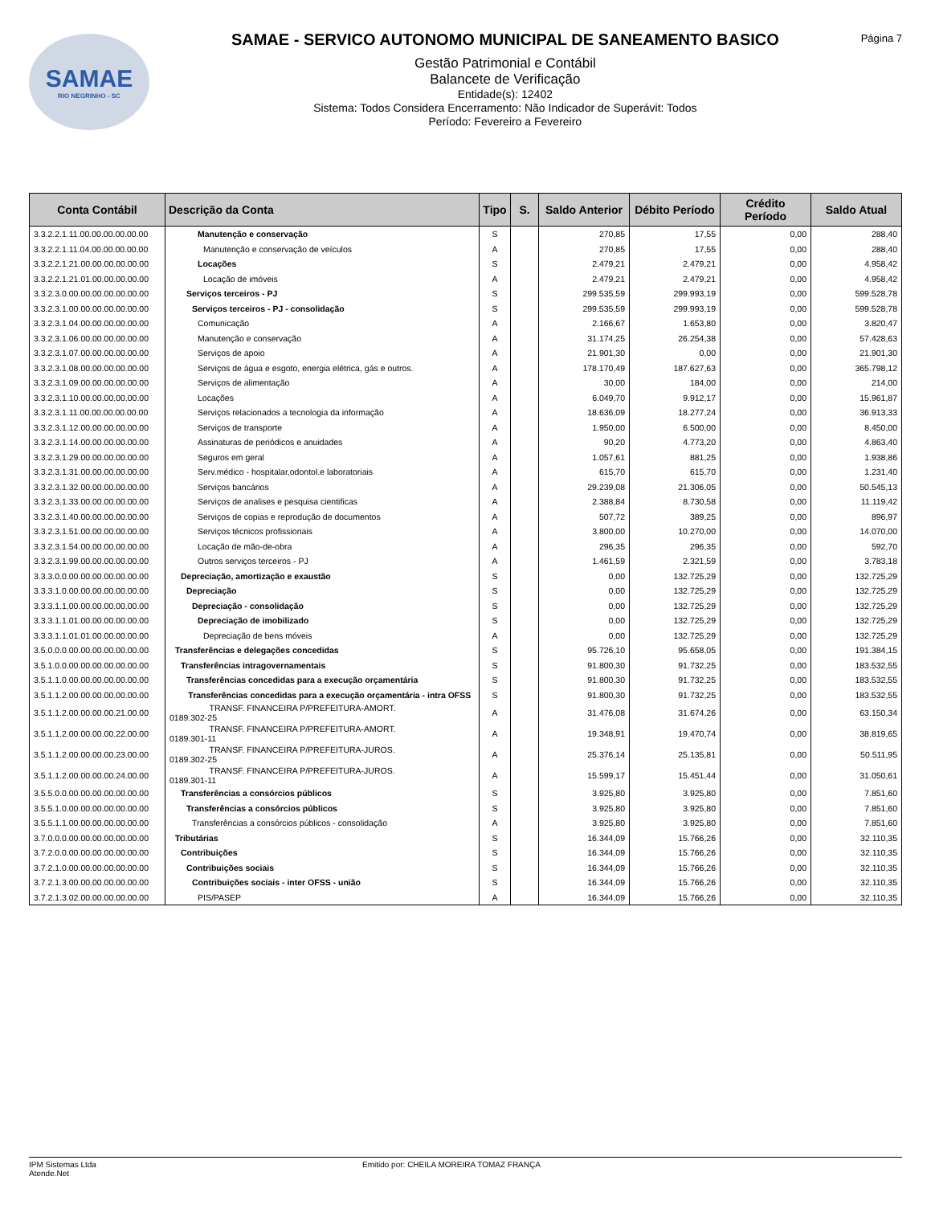SAMAE
RIO NEGRINHO - SC
SAMAE - SERVICO AUTONOMO MUNICIPAL DE SANEAMENTO BASICO
Gestão Patrimonial e Contábil
Balancete de Verificação
Entidade(s): 12402
Sistema: Todos Considera Encerramento: Não Indicador de Superávit: Todos
Período: Fevereiro a Fevereiro
Página 7
| Conta Contábil | Descrição da Conta | Tipo | S. | Saldo Anterior | Débito Período | Crédito Período | Saldo Atual |
| --- | --- | --- | --- | --- | --- | --- | --- |
| 3.3.2.2.1.11.00.00.00.00.00.00 | Manutenção e conservação | S | | 270,85 | 17,55 | 0,00 | 288,40 |
| 3.3.2.2.1.11.04.00.00.00.00.00 | Manutenção e conservação de veículos | A | | 270,85 | 17,55 | 0,00 | 288,40 |
| 3.3.2.2.1.21.00.00.00.00.00.00 | Locações | S | | 2.479,21 | 2.479,21 | 0,00 | 4.958,42 |
| 3.3.2.2.1.21.01.00.00.00.00.00 | Locação de imóveis | A | | 2.479,21 | 2.479,21 | 0,00 | 4.958,42 |
| 3.3.2.3.0.00.00.00.00.00.00.00 | Serviços terceiros - PJ | S | | 299.535,59 | 299.993,19 | 0,00 | 599.528,78 |
| 3.3.2.3.1.00.00.00.00.00.00.00 | Serviços terceiros - PJ - consolidação | S | | 299.535,59 | 299.993,19 | 0,00 | 599.528,78 |
| 3.3.2.3.1.04.00.00.00.00.00.00 | Comunicação | A | | 2.166,67 | 1.653,80 | 0,00 | 3.820,47 |
| 3.3.2.3.1.06.00.00.00.00.00.00 | Manutenção e conservação | A | | 31.174,25 | 26.254,38 | 0,00 | 57.428,63 |
| 3.3.2.3.1.07.00.00.00.00.00.00 | Serviços de apoio | A | | 21.901,30 | 0,00 | 0,00 | 21.901,30 |
| 3.3.2.3.1.08.00.00.00.00.00.00 | Serviços de água e esgoto, energia elétrica, gás e outros. | A | | 178.170,49 | 187.627,63 | 0,00 | 365.798,12 |
| 3.3.2.3.1.09.00.00.00.00.00.00 | Serviços de alimentação | A | | 30,00 | 184,00 | 0,00 | 214,00 |
| 3.3.2.3.1.10.00.00.00.00.00.00 | Locações | A | | 6.049,70 | 9.912,17 | 0,00 | 15.961,87 |
| 3.3.2.3.1.11.00.00.00.00.00.00 | Serviços relacionados a tecnologia da informação | A | | 18.636,09 | 18.277,24 | 0,00 | 36.913,33 |
| 3.3.2.3.1.12.00.00.00.00.00.00 | Serviços de transporte | A | | 1.950,00 | 6.500,00 | 0,00 | 8.450,00 |
| 3.3.2.3.1.14.00.00.00.00.00.00 | Assinaturas de periódicos e anuidades | A | | 90,20 | 4.773,20 | 0,00 | 4.863,40 |
| 3.3.2.3.1.29.00.00.00.00.00.00 | Seguros em geral | A | | 1.057,61 | 881,25 | 0,00 | 1.938,86 |
| 3.3.2.3.1.31.00.00.00.00.00.00 | Serv.médico - hospitalar,odontol.e laboratoriais | A | | 615,70 | 615,70 | 0,00 | 1.231,40 |
| 3.3.2.3.1.32.00.00.00.00.00.00 | Serviços bancários | A | | 29.239,08 | 21.306,05 | 0,00 | 50.545,13 |
| 3.3.2.3.1.33.00.00.00.00.00.00 | Serviços de analises e pesquisa cientificas | A | | 2.388,84 | 8.730,58 | 0,00 | 11.119,42 |
| 3.3.2.3.1.40.00.00.00.00.00.00 | Serviços de copias e reprodução de documentos | A | | 507,72 | 389,25 | 0,00 | 896,97 |
| 3.3.2.3.1.51.00.00.00.00.00.00 | Serviços técnicos profissionais | A | | 3.800,00 | 10.270,00 | 0,00 | 14.070,00 |
| 3.3.2.3.1.54.00.00.00.00.00.00 | Locação de mão-de-obra | A | | 296,35 | 296,35 | 0,00 | 592,70 |
| 3.3.2.3.1.99.00.00.00.00.00.00 | Outros serviços terceiros - PJ | A | | 1.461,59 | 2.321,59 | 0,00 | 3.783,18 |
| 3.3.3.0.0.00.00.00.00.00.00.00 | Depreciação, amortização e exaustão | S | | 0,00 | 132.725,29 | 0,00 | 132.725,29 |
| 3.3.3.1.0.00.00.00.00.00.00.00 | Depreciação | S | | 0,00 | 132.725,29 | 0,00 | 132.725,29 |
| 3.3.3.1.1.00.00.00.00.00.00.00 | Depreciação - consolidação | S | | 0,00 | 132.725,29 | 0,00 | 132.725,29 |
| 3.3.3.1.1.01.00.00.00.00.00.00 | Depreciação de imobilizado | S | | 0,00 | 132.725,29 | 0,00 | 132.725,29 |
| 3.3.3.1.1.01.01.00.00.00.00.00 | Depreciação de bens móveis | A | | 0,00 | 132.725,29 | 0,00 | 132.725,29 |
| 3.5.0.0.0.00.00.00.00.00.00.00 | Transferências e delegações concedidas | S | | 95.726,10 | 95.658,05 | 0,00 | 191.384,15 |
| 3.5.1.0.0.00.00.00.00.00.00.00 | Transferências intragovernamentais | S | | 91.800,30 | 91.732,25 | 0,00 | 183.532,55 |
| 3.5.1.1.0.00.00.00.00.00.00.00 | Transferências concedidas para a execução orçamentária | S | | 91.800,30 | 91.732,25 | 0,00 | 183.532,55 |
| 3.5.1.1.2.00.00.00.00.00.00.00 | Transferências concedidas para a execução orçamentária - intra OFSS | S | | 91.800,30 | 91.732,25 | 0,00 | 183.532,55 |
| 3.5.1.1.2.00.00.00.00.21.00.00 | TRANSF. FINANCEIRA P/PREFEITURA-AMORT. 0189.302-25 | A | | 31.476,08 | 31.674,26 | 0,00 | 63.150,34 |
| 3.5.1.1.2.00.00.00.00.22.00.00 | TRANSF. FINANCEIRA P/PREFEITURA-AMORT. 0189.301-11 | A | | 19.348,91 | 19.470,74 | 0,00 | 38.819,65 |
| 3.5.1.1.2.00.00.00.00.23.00.00 | TRANSF. FINANCEIRA P/PREFEITURA-JUROS. 0189.302-25 | A | | 25.376,14 | 25.135,81 | 0,00 | 50.511,95 |
| 3.5.1.1.2.00.00.00.00.24.00.00 | TRANSF. FINANCEIRA P/PREFEITURA-JUROS. 0189.301-11 | A | | 15.599,17 | 15.451,44 | 0,00 | 31.050,61 |
| 3.5.5.0.0.00.00.00.00.00.00.00 | Transferências a consórcios públicos | S | | 3.925,80 | 3.925,80 | 0,00 | 7.851,60 |
| 3.5.5.1.0.00.00.00.00.00.00.00 | Transferências a consórcios públicos | S | | 3.925,80 | 3.925,80 | 0,00 | 7.851,60 |
| 3.5.5.1.1.00.00.00.00.00.00.00 | Transferências a consórcios públicos - consolidação | A | | 3.925,80 | 3.925,80 | 0,00 | 7.851,60 |
| 3.7.0.0.0.00.00.00.00.00.00.00 | Tributárias | S | | 16.344,09 | 15.766,26 | 0,00 | 32.110,35 |
| 3.7.2.0.0.00.00.00.00.00.00.00 | Contribuições | S | | 16.344,09 | 15.766,26 | 0,00 | 32.110,35 |
| 3.7.2.1.0.00.00.00.00.00.00.00 | Contribuições sociais | S | | 16.344,09 | 15.766,26 | 0,00 | 32.110,35 |
| 3.7.2.1.3.00.00.00.00.00.00.00 | Contribuições sociais - inter OFSS - união | S | | 16.344,09 | 15.766,26 | 0,00 | 32.110,35 |
| 3.7.2.1.3.02.00.00.00.00.00.00 | PIS/PASEP | A | | 16.344,09 | 15.766,26 | 0,00 | 32.110,35 |
IPM Sistemas Ltda
Atende.Net
Emitido por: CHEILA MOREIRA TOMAZ FRANÇA